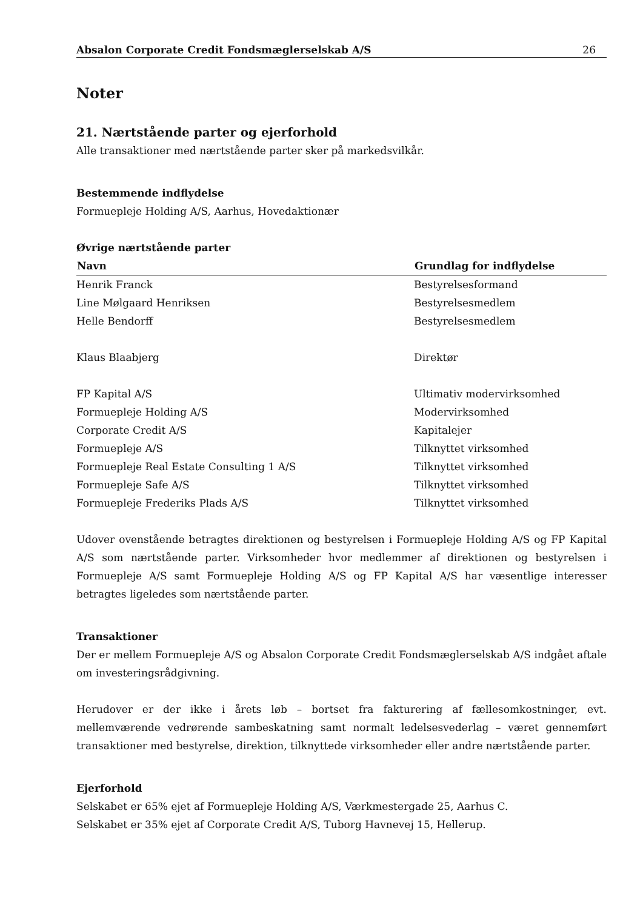Absalon Corporate Credit Fondsmæglerselskab A/S 26
Noter
21. Nærtstående parter og ejerforhold
Alle transaktioner med nærtstående parter sker på markedsvilkår.
Bestemmende indflydelse
Formuepleje Holding A/S, Aarhus, Hovedaktionær
Øvrige nærtstående parter
| Navn | Grundlag for indflydelse |
| --- | --- |
| Henrik Franck | Bestyrelsesformand |
| Line Mølgaard Henriksen | Bestyrelsesmedlem |
| Helle Bendorff | Bestyrelsesmedlem |
| Klaus Blaabjerg | Direktør |
| FP Kapital A/S | Ultimativ modervirksomhed |
| Formuepleje Holding A/S | Modervirksomhed |
| Corporate Credit A/S | Kapitalejer |
| Formuepleje A/S | Tilknyttet virksomhed |
| Formuepleje Real Estate Consulting 1 A/S | Tilknyttet virksomhed |
| Formuepleje Safe A/S | Tilknyttet virksomhed |
| Formuepleje Frederiks Plads A/S | Tilknyttet virksomhed |
Udover ovenstående betragtes direktionen og bestyrelsen i Formuepleje Holding A/S og FP Kapital A/S som nærtstående parter. Virksomheder hvor medlemmer af direktionen og bestyrelsen i Formuepleje A/S samt Formuepleje Holding A/S og FP Kapital A/S har væsentlige interesser betragtes ligeledes som nærtstående parter.
Transaktioner
Der er mellem Formuepleje A/S og Absalon Corporate Credit Fondsmæglerselskab A/S indgået aftale om investeringsrådgivning.
Herudover er der ikke i årets løb – bortset fra fakturering af fællesomkostninger, evt. mellemværende vedrørende sambeskatning samt normalt ledelsesvederlag – været gennemført transaktioner med bestyrelse, direktion, tilknyttede virksomheder eller andre nærtstående parter.
Ejerforhold
Selskabet er 65% ejet af Formuepleje Holding A/S, Værkmestergade 25, Aarhus C.
Selskabet er 35% ejet af Corporate Credit A/S, Tuborg Havnevej 15, Hellerup.